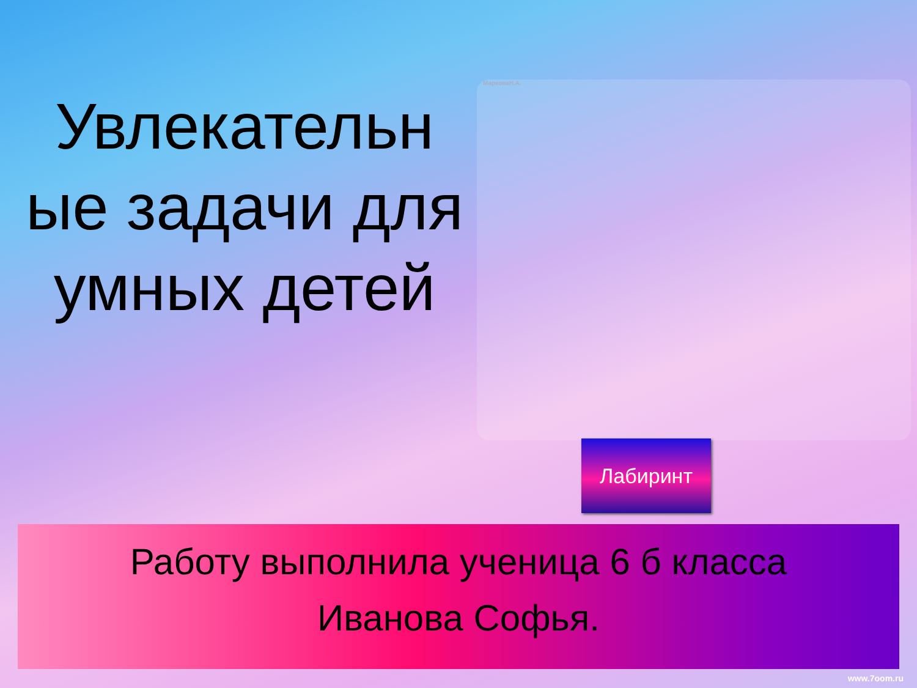Увлекательн ые задачи для умных детей
МарковаН.А.
Лабиринт
Работу выполнила ученица 6 б класса
Иванова Софья.
www.7oom.ru